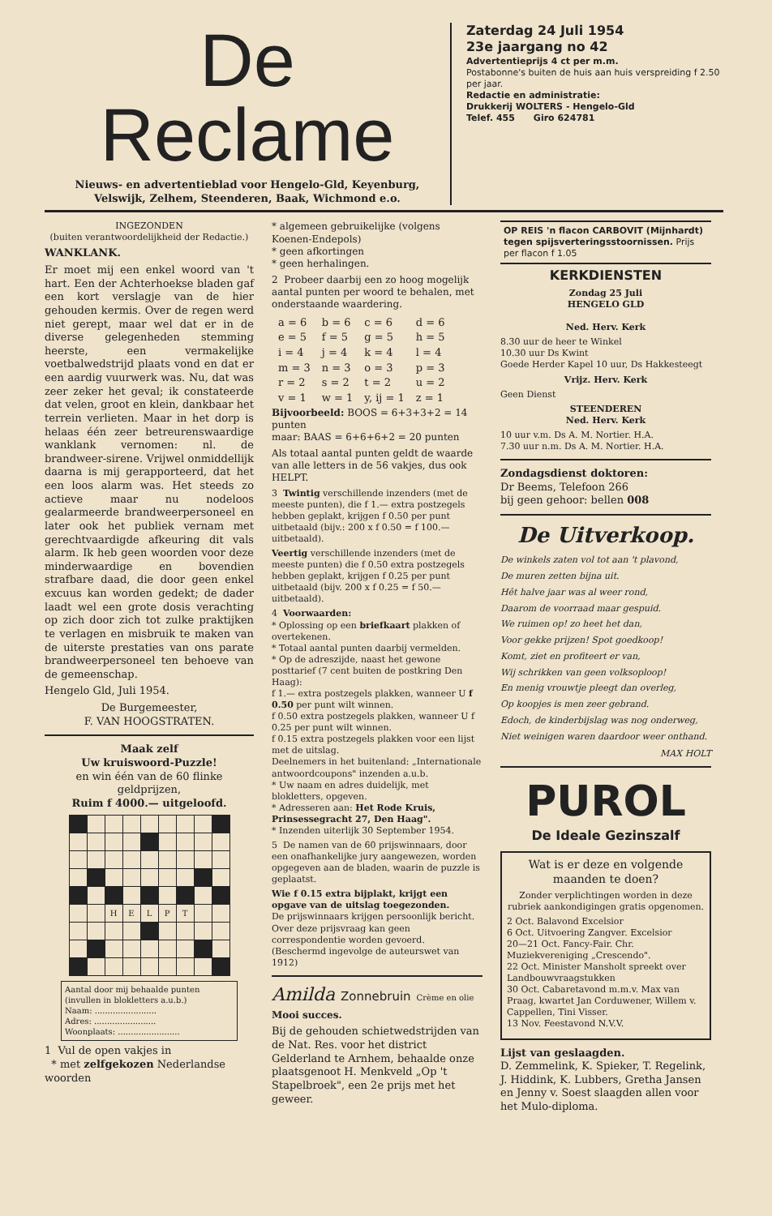De Reclame
Nieuws- en advertentieblad voor Hengelo-Gld, Keyenburg,
Velswijk, Zelhem, Steenderen, Baak, Wichmond e.o.
Zaterdag 24 Juli 1954
23e jaargang no 42
Advertentieprijs 4 ct per m.m.
Postabonne's buiten de huis aan huis verspreiding f 2.50 per jaar.
Redactie en administratie:
Drukkerij WOLTERS - Hengelo-Gld
Telef. 455 Giro 624781
INGEZONDEN
(buiten verantwoordelijkheid der Redactie.)
WANKLANK.
Er moet mij een enkel woord van 't hart. Een der Achterhoekse bladen gaf een kort verslagje van de hier gehouden kermis. Over de regen werd niet gerept, maar wel dat er in de diverse gelegenheden stemming heerste, een vermakelijke voetbalwedstrijd plaats vond en dat er een aardig vuurwerk was. Nu, dat was zeer zeker het geval; ik constateerde dat velen, groot en klein, dankbaar het terrein verlieten. Maar in het dorp is helaas één zeer betreurenswaardige wanklank vernomen: nl. de brandweer-sirene. Vrijwel onmiddellijk daarna is mij gerapporteerd, dat het een loos alarm was. Het steeds zo actieve maar nu nodeloos gealarmeerde brandweerpersoneel en later ook het publiek vernam met gerechtvaardigde afkeuring dit vals alarm. Ik heb geen woorden voor deze minderwaardige en bovendien strafbare daad, die door geen enkel excuus kan worden gedekt; de dader laadt wel een grote dosis verachting op zich door zich tot zulke praktijken te verlagen en misbruik te maken van de uiterste prestaties van ons parate brandweerpersoneel ten behoeve van de gemeenschap.
Hengelo Gld, Juli 1954.
De Burgemeester,
F. VAN HOOGSTRATEN.
Maak zelf
Uw kruiswoord-Puzzle!
en win één van de 60 flinke geldprijzen,
Ruim f 4000.— uitgeloofd.
| | | H | E | L | P | T | | |
Aantal door mij behaalde punten
(invullen in blokletters a.u.b.)
Naam: ........................
Adres: ........................
Woonplaats: ........................
1 Vul de open vakjes in
* met zelfgekozen Nederlandse woorden
* algemeen gebruikelijke (volgens Koenen-Endepols)
* geen afkortingen
* geen herhalingen.
2 Probeer daarbij een zo hoog mogelijk aantal punten per woord te behalen, met onderstaande waardering.
| a = 6 | b = 6 | c = 6 | d = 6 |
| e = 5 | f = 5 | g = 5 | h = 5 |
| i = 4 | j = 4 | k = 4 | l = 4 |
| m = 3 | n = 3 | o = 3 | p = 3 |
| r = 2 | s = 2 | t = 2 | u = 2 |
| v = 1 | w = 1 | y, ij = 1 | z = 1 |
Bijvoorbeeld: BOOS = 6+3+3+2 = 14 punten
maar: BAAS = 6+6+6+2 = 20 punten
Als totaal aantal punten geldt de waarde van alle letters in de 56 vakjes, dus ook HELPT.
3 Twintig verschillende inzenders (met de meeste punten), die f 1.— extra postzegels hebben geplakt, krijgen f 0.50 per punt uitbetaald (bijv.: 200 x f 0.50 = f 100.— uitbetaald).
Veertig verschillende inzenders (met de meeste punten) die f 0.50 extra postzegels hebben geplakt, krijgen f 0.25 per punt uitbetaald (bijv. 200 x f 0.25 = f 50.— uitbetaald).
4 Voorwaarden:
* Oplossing op een briefkaart plakken of overtekenen.
* Totaal aantal punten daarbij vermelden.
* Op de adreszijde, naast het gewone posttarief (7 cent buiten de postkring Den Haag):
f 1.— extra postzegels plakken, wanneer U f 0.50 per punt wilt winnen.
f 0.50 extra postzegels plakken, wanneer U f 0.25 per punt wilt winnen.
f 0.15 extra postzegels plakken voor een lijst met de uitslag.
Deelnemers in het buitenland: „Internationale antwoordcoupons" inzenden a.u.b.
* Uw naam en adres duidelijk, met blokletters, opgeven.
* Adresseren aan: Het Rode Kruis, Prinsessegracht 27, Den Haag".
* Inzenden uiterlijk 30 September 1954.
5 De namen van de 60 prijswinnaars, door een onafhankelijke jury aangewezen, worden opgegeven aan de bladen, waarin de puzzle is geplaatst.
Wie f 0.15 extra bijplakt, krijgt een opgave van de uitslag toegezonden.
De prijswinnaars krijgen persoonlijk bericht.
Over deze prijsvraag kan geen correspondentie worden gevoerd.
(Beschermd ingevolge de auteurswet van 1912)
Amilda Zonnebruin Crème en olie
Mooi succes.
Bij de gehouden schietwedstrijden van de Nat. Res. voor het district Gelderland te Arnhem, behaalde onze plaatsgenoot H. Menkveld „Op 't Stapelbroek", een 2e prijs met het geweer.
OP REIS 'n flacon CARBOVIT (Mijnhardt) tegen spijsverteringsstoornissen. Prijs per flacon f 1.05
KERKDIENSTEN
Zondag 25 Juli
HENGELO GLD
Ned. Herv. Kerk
8.30 uur de heer te Winkel
10.30 uur Ds Kwint
Goede Herder Kapel 10 uur, Ds Hakkesteegt
Vrijz. Herv. Kerk
Geen Dienst
STEENDEREN
Ned. Herv. Kerk
10 uur v.m. Ds A. M. Nortier. H.A.
7.30 uur n.m. Ds A. M. Nortier. H.A.
Zondagsdienst doktoren:
Dr Beems, Telefoon 266
bij geen gehoor: bellen 008
De Uitverkoop.
De winkels zaten vol tot aan 't plavond,
De muren zetten bijna uit.
Hêt halve jaar was al weer rond,
Daarom de voorraad maar gespuid.
We ruimen op! zo heet het dan,
Voor gekke prijzen! Spot goedkoop!
Komt, ziet en profiteert er van,
Wij schrikken van geen volksoploop!
En menig vrouwtje pleegt dan overleg,
Op koopjes is men zeer gebrand.
Edoch, de kinderbijslag was nog onderweg,
Niet weinigen waren daardoor weer onthand.
MAX HOLT
PUROL
De Ideale Gezinszalf
Wat is er deze en volgende maanden te doen?
Zonder verplichtingen worden in deze rubriek aankondigingen gratis opgenomen.
2 Oct. Balavond Excelsior
6 Oct. Uitvoering Zangver. Excelsior
20—21 Oct. Fancy-Fair. Chr. Muziekvereniging „Crescendo".
22 Oct. Minister Mansholt spreekt over Landbouwvraagstukken
30 Oct. Cabaretavond m.m.v. Max van Praag, kwartet Jan Corduwener, Willem v. Cappellen, Tini Visser.
13 Nov. Feestavond N.V.V.
Lijst van geslaagden.
D. Zemmelink, K. Spieker, T. Regelink, J. Hiddink, K. Lubbers, Gretha Jansen en Jenny v. Soest slaagden allen voor het Mulo-diploma.